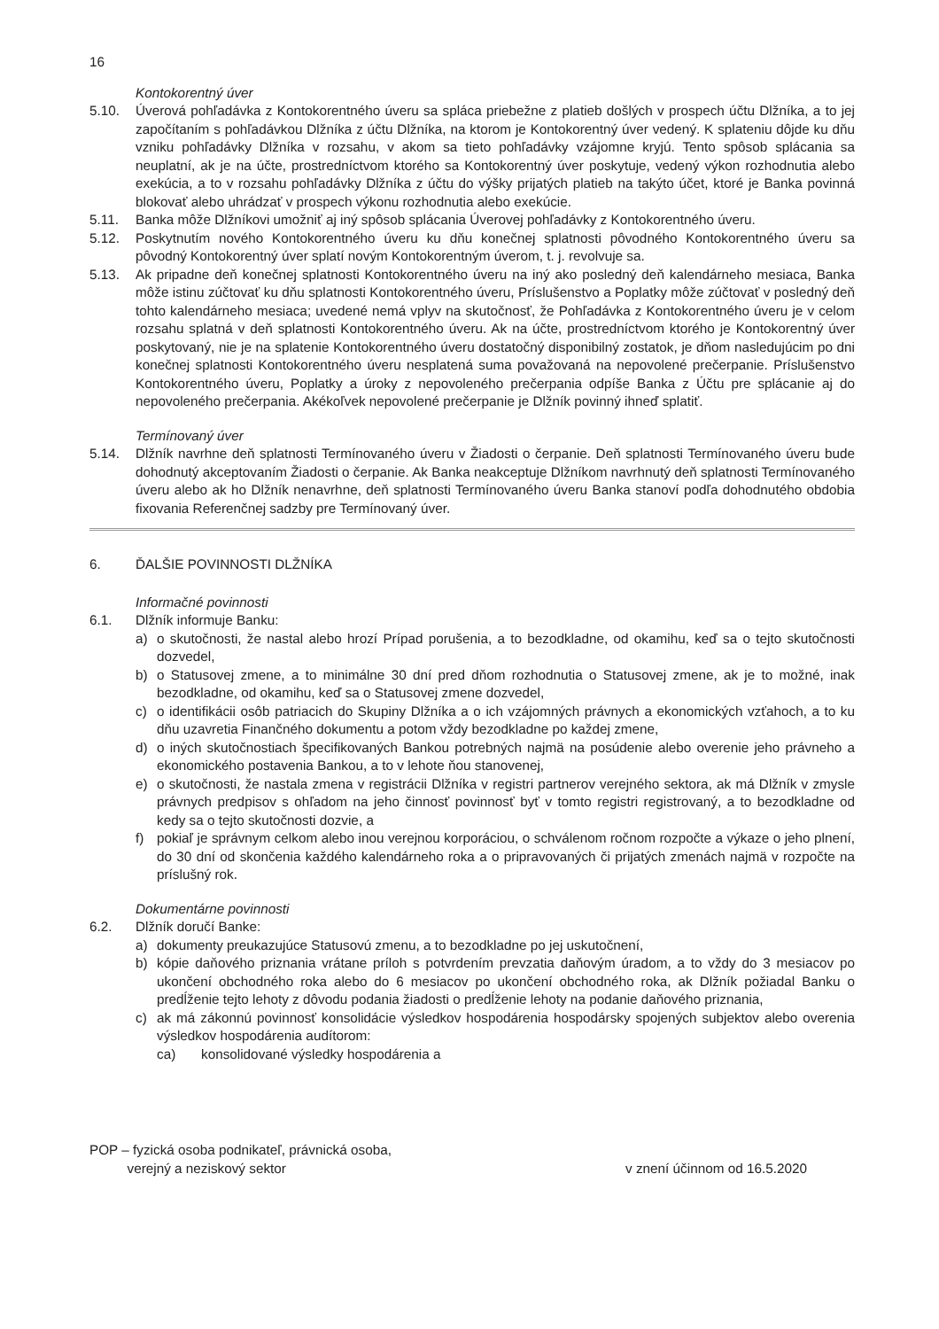16
Kontokorentný úver
5.10. Úverová pohľadávka z Kontokorentného úveru sa spláca priebežne z platieb došlých v prospech účtu Dlžníka, a to jej započítaním s pohľadávkou Dlžníka z účtu Dlžníka, na ktorom je Kontokorentný úver vedený. K splateniu dôjde ku dňu vzniku pohľadávky Dlžníka v rozsahu, v akom sa tieto pohľadávky vzájomne kryjú. Tento spôsob splácania sa neuplatní, ak je na účte, prostredníctvom ktorého sa Kontokorentný úver poskytuje, vedený výkon rozhodnutia alebo exekúcia, a to v rozsahu pohľadávky Dlžníka z účtu do výšky prijatých platieb na takýto účet, ktoré je Banka povinná blokovať alebo uhrádzať v prospech výkonu rozhodnutia alebo exekúcie.
5.11. Banka môže Dlžníkovi umožniť aj iný spôsob splácania Úverovej pohľadávky z Kontokorentného úveru.
5.12. Poskytnutím nového Kontokorentného úveru ku dňu konečnej splatnosti pôvodného Kontokorentného úveru sa pôvodný Kontokorentný úver splatí novým Kontokorentným úverom, t. j. revolvuje sa.
5.13. Ak pripadne deň konečnej splatnosti Kontokorentného úveru na iný ako posledný deň kalendárneho mesiaca, Banka môže istinu zúčtovať ku dňu splatnosti Kontokorentného úveru, Príslušenstvo a Poplatky môže zúčtovať v posledný deň tohto kalendárneho mesiaca; uvedené nemá vplyv na skutočnosť, že Pohľadávka z Kontokorentného úveru je v celom rozsahu splatná v deň splatnosti Kontokorentného úveru. Ak na účte, prostredníctvom ktorého je Kontokorentný úver poskytovaný, nie je na splatenie Kontokorentného úveru dostatočný disponibilný zostatok, je dňom nasledujúcim po dni konečnej splatnosti Kontokorentného úveru nesplatená suma považovaná na nepovolené prečerpanie. Príslušenstvo Kontokorentného úveru, Poplatky a úroky z nepovoleného prečerpania odpíše Banka z Účtu pre splácanie aj do nepovoleného prečerpania. Akékoľvek nepovolené prečerpanie je Dlžník povinný ihneď splatiť.
Termínovaný úver
5.14. Dlžník navrhne deň splatnosti Termínovaného úveru v Žiadosti o čerpanie. Deň splatnosti Termínovaného úveru bude dohodnutý akceptovaním Žiadosti o čerpanie. Ak Banka neakceptuje Dlžníkom navrhnutý deň splatnosti Termínovaného úveru alebo ak ho Dlžník nenavrhne, deň splatnosti Termínovaného úveru Banka stanoví podľa dohodnutého obdobia fixovania Referenčnej sadzby pre Termínovaný úver.
6. ĎALŠIE POVINNOSTI DLŽNÍKA
Informačné povinnosti
6.1. Dlžník informuje Banku:
a) o skutočnosti, že nastal alebo hrozí Prípad porušenia, a to bezodkladne, od okamihu, keď sa o tejto skutočnosti dozvedel,
b) o Statusovej zmene, a to minimálne 30 dní pred dňom rozhodnutia o Statusovej zmene, ak je to možné, inak bezodkladne, od okamihu, keď sa o Statusovej zmene dozvedel,
c) o identifikácii osôb patriacich do Skupiny Dlžníka a o ich vzájomných právnych a ekonomických vzťahoch, a to ku dňu uzavretia Finančného dokumentu a potom vždy bezodkladne po každej zmene,
d) o iných skutočnostiach špecifikovaných Bankou potrebných najmä na posúdenie alebo overenie jeho právneho a ekonomického postavenia Bankou, a to v lehote ňou stanovenej,
e) o skutočnosti, že nastala zmena v registrácii Dlžníka v registri partnerov verejného sektora, ak má Dlžník v zmysle právnych predpisov s ohľadom na jeho činnosť povinnosť byť v tomto registri registrovaný, a to bezodkladne od kedy sa o tejto skutočnosti dozvie, a
f) pokiaľ je správnym celkom alebo inou verejnou korporáciou, o schválenom ročnom rozpočte a výkaze o jeho plnení, do 30 dní od skončenia každého kalendárneho roka a o pripravovaných či prijatých zmenách najmä v rozpočte na príslušný rok.
Dokumentárne povinnosti
6.2. Dlžník doručí Banke:
a) dokumenty preukazujúce Statusovú zmenu, a to bezodkladne po jej uskutočnení,
b) kópie daňového priznania vrátane príloh s potvrdením prevzatia daňovým úradom, a to vždy do 3 mesiacov po ukončení obchodného roka alebo do 6 mesiacov po ukončení obchodného roka, ak Dlžník požiadal Banku o predĺženie tejto lehoty z dôvodu podania žiadosti o predĺženie lehoty na podanie daňového priznania,
c) ak má zákonnú povinnosť konsolidácie výsledkov hospodárenia hospodársky spojených subjektov alebo overenia výsledkov hospodárenia audítorom:
ca) konsolidované výsledky hospodárenia a
POP – fyzická osoba podnikateľ, právnická osoba,
verejný a neziskový sektor
v znení účinnom od 16.5.2020